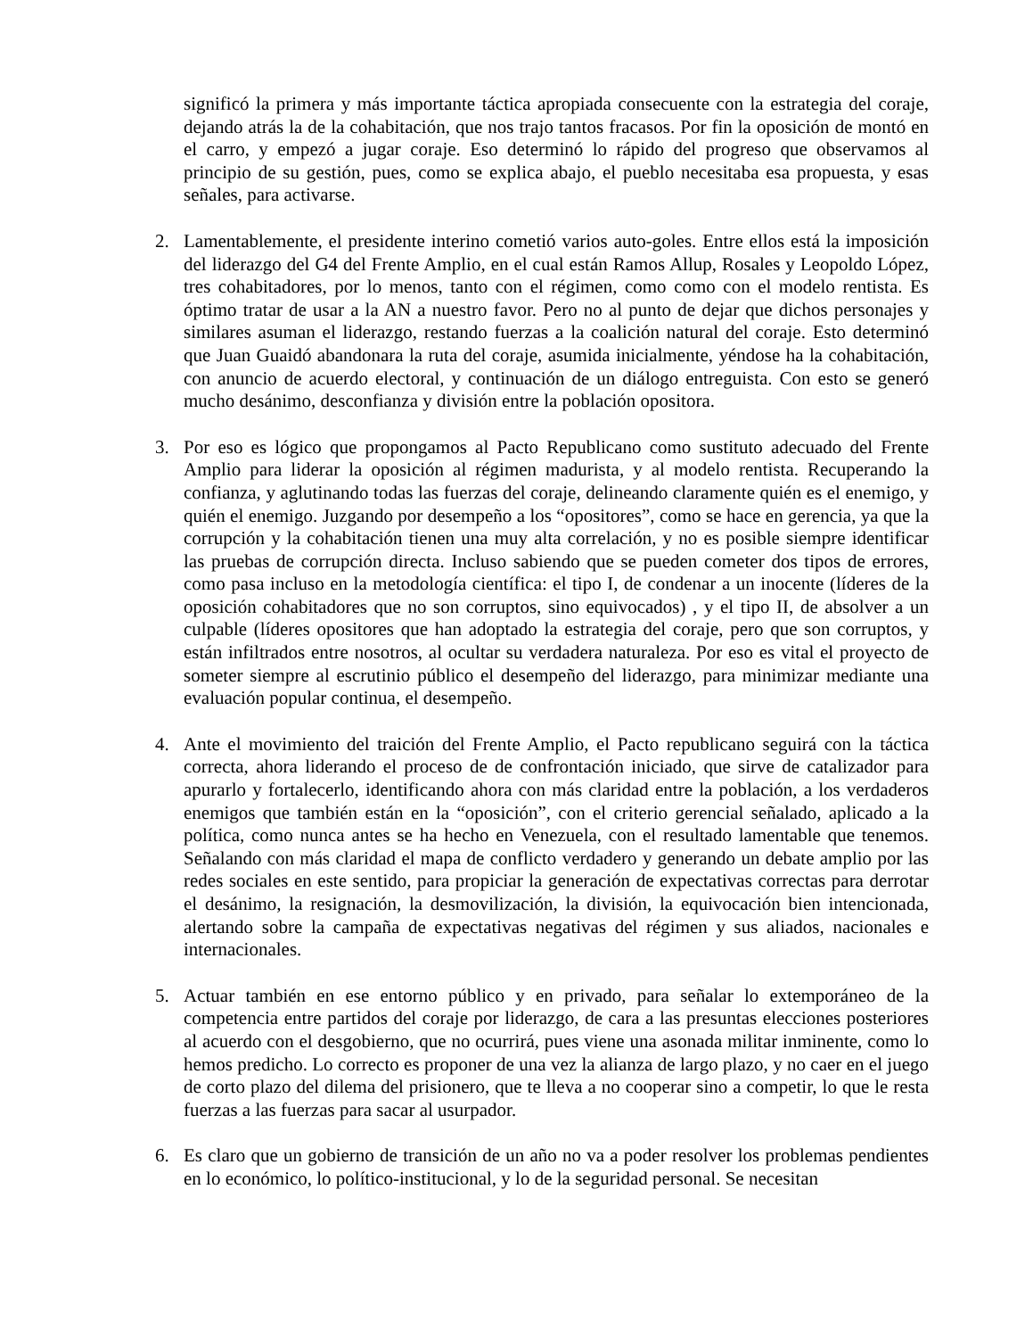significó la primera y más importante táctica apropiada consecuente con la estrategia del coraje, dejando atrás la de la cohabitación, que nos trajo tantos fracasos. Por fin la oposición de montó en el carro, y empezó a jugar coraje. Eso determinó lo rápido del progreso que observamos al principio de su gestión, pues, como se explica abajo, el pueblo necesitaba esa propuesta, y esas señales, para activarse.
2. Lamentablemente, el presidente interino cometió varios auto-goles. Entre ellos está la imposición del liderazgo del G4 del Frente Amplio, en el cual están Ramos Allup, Rosales y Leopoldo López, tres cohabitadores, por lo menos, tanto con el régimen, como como con el modelo rentista. Es óptimo tratar de usar a la AN a nuestro favor. Pero no al punto de dejar que dichos personajes y similares asuman el liderazgo, restando fuerzas a la coalición natural del coraje. Esto determinó que Juan Guaidó abandonara la ruta del coraje, asumida inicialmente, yéndose ha la cohabitación, con anuncio de acuerdo electoral, y continuación de un diálogo entreguista. Con esto se generó mucho desánimo, desconfianza y división entre la población opositora.
3. Por eso es lógico que propongamos al Pacto Republicano como sustituto adecuado del Frente Amplio para liderar la oposición al régimen madurista, y al modelo rentista. Recuperando la confianza, y aglutinando todas las fuerzas del coraje, delineando claramente quién es el enemigo, y quién el enemigo. Juzgando por desempeño a los “opositores”, como se hace en gerencia, ya que la corrupción y la cohabitación tienen una muy alta correlación, y no es posible siempre identificar las pruebas de corrupción directa. Incluso sabiendo que se pueden cometer dos tipos de errores, como pasa incluso en la metodología científica: el tipo I, de condenar a un inocente (líderes de la oposición cohabitadores que no son corruptos, sino equivocados) , y el tipo II, de absolver a un culpable (líderes opositores que han adoptado la estrategia del coraje, pero que son corruptos, y están infiltrados entre nosotros, al ocultar su verdadera naturaleza. Por eso es vital el proyecto de someter siempre al escrutinio público el desempeño del liderazgo, para minimizar mediante una evaluación popular continua, el desempeño.
4. Ante el movimiento del traición del Frente Amplio, el Pacto republicano seguirá con la táctica correcta, ahora liderando el proceso de de confrontación iniciado, que sirve de catalizador para apurarlo y fortalecerlo, identificando ahora con más claridad entre la población, a los verdaderos enemigos que también están en la “oposición”, con el criterio gerencial señalado, aplicado a la política, como nunca antes se ha hecho en Venezuela, con el resultado lamentable que tenemos. Señalando con más claridad el mapa de conflicto verdadero y generando un debate amplio por las redes sociales en este sentido, para propiciar la generación de expectativas correctas para derrotar el desánimo, la resignación, la desmovilización, la división, la equivocación bien intencionada, alertando sobre la campaña de expectativas negativas del régimen y sus aliados, nacionales e internacionales.
5. Actuar también en ese entorno público y en privado, para señalar lo extemporáneo de la competencia entre partidos del coraje por liderazgo, de cara a las presuntas elecciones posteriores al acuerdo con el desgobierno, que no ocurrirá, pues viene una asonada militar inminente, como lo hemos predicho. Lo correcto es proponer de una vez la alianza de largo plazo, y no caer en el juego de corto plazo del dilema del prisionero, que te lleva a no cooperar sino a competir, lo que le resta fuerzas a las fuerzas para sacar al usurpador.
6. Es claro que un gobierno de transición de un año no va a poder resolver los problemas pendientes en lo económico, lo político-institucional, y lo de la seguridad personal. Se necesitan